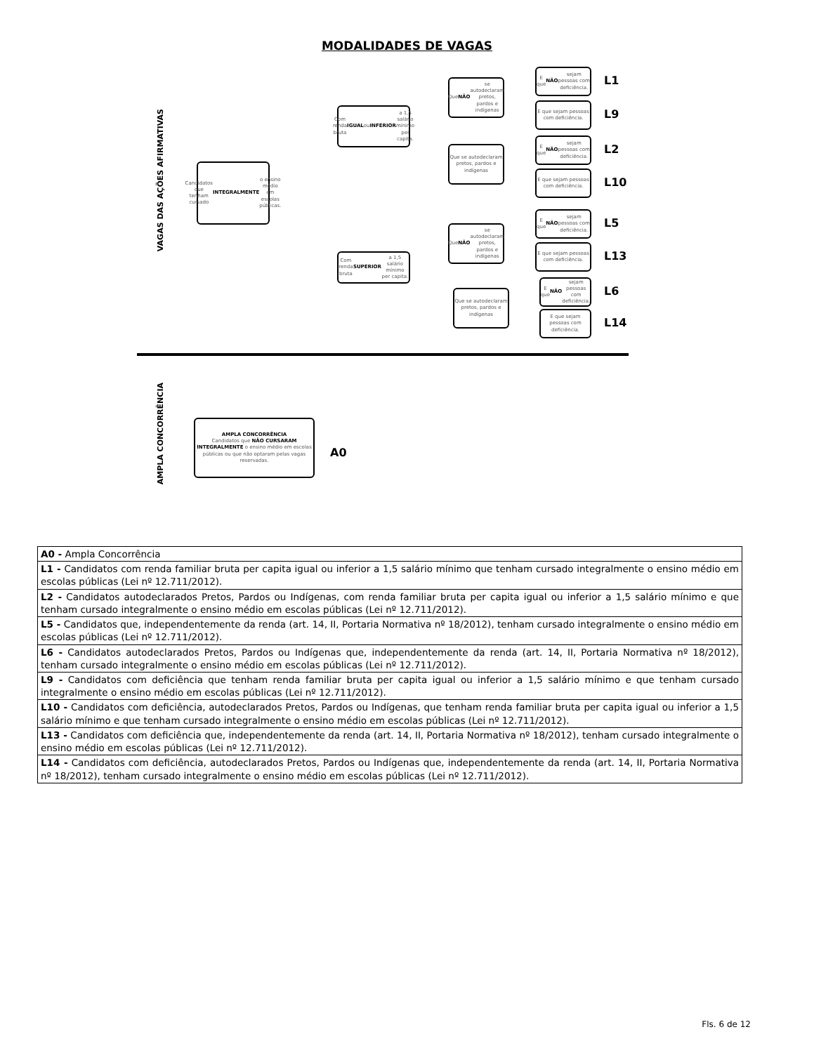MODALIDADES DE VAGAS
VAGAS DAS AÇÕES AFIRMATIVAS
Candidatos que tenham cursado INTEGRALMENTE o ensino médio em escolas públicas.
Com renda bruta IGUAL ou INFERIOR a 1,5 salário mínimo per capita.
Com renda bruta SUPERIOR a 1,5 salário mínimo per capita.
Que NÃO se autodeclaram pretos, pardos e indígenas
Que se autodeclaram pretos, pardos e indígenas
Que NÃO se autodeclaram pretos, pardos e indígenas
Que se autodeclaram pretos, pardos e indígenas
E que NÃO sejam pessoas com deficiência.
L1
E que sejam pessoas com deficiência.
L9
E que NÃO sejam pessoas com deficiência.
L2
E que sejam pessoas com deficiência.
L10
E que NÃO sejam pessoas com deficiência.
L5
E que sejam pessoas com deficiência.
L13
E que NÃO sejam pessoas com deficiência.
L6
E que sejam pessoas com deficiência.
L14
AMPLA CONCORRÊNCIA
AMPLA CONCORRÊNCIA
Candidatos que NÃO CURSARAM INTEGRALMENTE o ensino médio em escolas públicas ou que não optaram pelas vagas reservadas.
A0
| A0 - Ampla Concorrência |
| L1 - Candidatos com renda familiar bruta per capita igual ou inferior a 1,5 salário mínimo que tenham cursado integralmente o ensino médio em escolas públicas (Lei nº 12.711/2012). |
| L2 - Candidatos autodeclarados Pretos, Pardos ou Indígenas, com renda familiar bruta per capita igual ou inferior a 1,5 salário mínimo e que tenham cursado integralmente o ensino médio em escolas públicas (Lei nº 12.711/2012). |
| L5 - Candidatos que, independentemente da renda (art. 14, II, Portaria Normativa nº 18/2012), tenham cursado integralmente o ensino médio em escolas públicas (Lei nº 12.711/2012). |
| L6 - Candidatos autodeclarados Pretos, Pardos ou Indígenas que, independentemente da renda (art. 14, II, Portaria Normativa nº 18/2012), tenham cursado integralmente o ensino médio em escolas públicas (Lei nº 12.711/2012). |
| L9 - Candidatos com deficiência que tenham renda familiar bruta per capita igual ou inferior a 1,5 salário mínimo e que tenham cursado integralmente o ensino médio em escolas públicas (Lei nº 12.711/2012). |
| L10 - Candidatos com deficiência, autodeclarados Pretos, Pardos ou Indígenas, que tenham renda familiar bruta per capita igual ou inferior a 1,5 salário mínimo e que tenham cursado integralmente o ensino médio em escolas públicas (Lei nº 12.711/2012). |
| L13 - Candidatos com deficiência que, independentemente da renda (art. 14, II, Portaria Normativa nº 18/2012), tenham cursado integralmente o ensino médio em escolas públicas (Lei nº 12.711/2012). |
| L14 - Candidatos com deficiência, autodeclarados Pretos, Pardos ou Indígenas que, independentemente da renda (art. 14, II, Portaria Normativa nº 18/2012), tenham cursado integralmente o ensino médio em escolas públicas (Lei nº 12.711/2012). |
Fls. 6 de 12